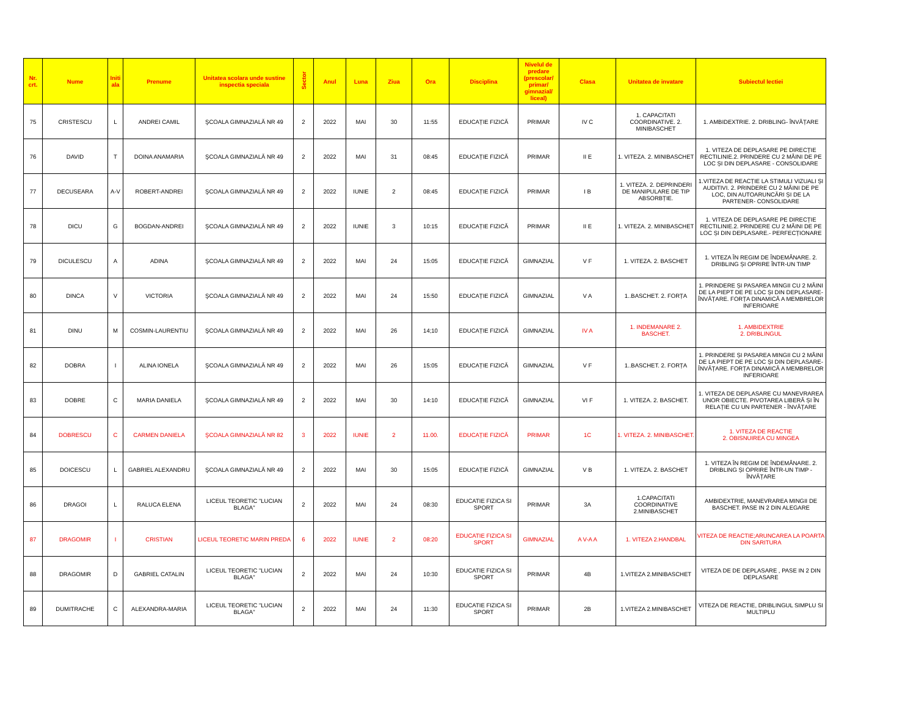| Nr. crt. | Nume | Initi ala | Prenume | Unitatea scolara unde sustine inspectia speciala | Sector | Anul | Luna | Ziua | Ora | Disciplina | Nivelul de predare (prescolar/ primar/ gimnazial/ liceal) | Clasa | Unitatea de invatare | Subiectul lectiei |
| --- | --- | --- | --- | --- | --- | --- | --- | --- | --- | --- | --- | --- | --- | --- |
| 75 | CRISTESCU | L | ANDREI CAMIL | ŞCOALA GIMNAZIALĂ NR 49 | 2 | 2022 | MAI | 30 | 11:55 | EDUCAȚIE FIZICĂ | PRIMAR | IV C | 1. CAPACITATI COORDINATIVE. 2. MINIBASCHET | 1. AMBIDEXTRIE. 2. DRIBLING- ÎNVĂȚARE |
| 76 | DAVID | T | DOINA ANAMARIA | ŞCOALA GIMNAZIALĂ NR 49 | 2 | 2022 | MAI | 31 | 08:45 | EDUCAȚIE FIZICĂ | PRIMAR | II E | 1. VITEZA. 2. MINIBASCHET | 1. VITEZA DE DEPLASARE PE DIRECȚIE RECTILINIE.2. PRINDERE CU 2 MÂINI DE PE LOC ȘI DIN DEPLASARE - CONSOLIDARE |
| 77 | DECUSEARA | A-V | ROBERT-ANDREI | ŞCOALA GIMNAZIALĂ NR 49 | 2 | 2022 | IUNIE | 2 | 08:45 | EDUCAȚIE FIZICĂ | PRIMAR | I B | 1. VITEZA. 2. DEPRINDERI DE MANIPULARE DE TIP ABSORBȚIE. | 1.VITEZA DE REACȚIE LA STIMULI VIZUALI ȘI AUDITIVI. 2. PRINDERE CU 2 MÂINI DE PE LOC, DIN AUTOARUNCĂRI ȘI DE LA PARTENER- CONSOLIDARE |
| 78 | DICU | G | BOGDAN-ANDREI | ŞCOALA GIMNAZIALĂ NR 49 | 2 | 2022 | IUNIE | 3 | 10:15 | EDUCAȚIE FIZICĂ | PRIMAR | II E | 1. VITEZA. 2. MINIBASCHET | 1. VITEZA DE DEPLASARE PE DIRECȚIE RECTILINIE.2. PRINDERE CU 2 MÂINI DE PE LOC ȘI DIN DEPLASARE.- PERFECȚIONARE |
| 79 | DICULESCU | A | ADINA | ŞCOALA GIMNAZIALĂ NR 49 | 2 | 2022 | MAI | 24 | 15:05 | EDUCAȚIE FIZICĂ | GIMNAZIAL | V F | 1. VITEZA. 2. BASCHET | 1. VITEZA ÎN REGIM DE ÎNDEMÂNARE. 2. DRIBLING ȘI OPRIRE ÎNTR-UN TIMP |
| 80 | DINCA | V | VICTORIA | ŞCOALA GIMNAZIALĂ NR 49 | 2 | 2022 | MAI | 24 | 15:50 | EDUCAȚIE FIZICĂ | GIMNAZIAL | V A | 1..BASCHET. 2. FORȚA | 1. PRINDERE ȘI PASAREA MINGII CU 2 MÂINI DE LA PIEPT DE PE LOC ȘI DIN DEPLASARE- ÎNVĂȚARE. FORȚA DINAMICĂ A MEMBRELOR INFERIOARE |
| 81 | DINU | M | COSMIN-LAURENTIU | ŞCOALA GIMNAZIALĂ NR 49 | 2 | 2022 | MAI | 26 | 14;10 | EDUCAȚIE FIZICĂ | GIMNAZIAL | IV A | 1. INDEMANARE 2. BASCHET. | 1. AMBIDEXTRIE 2. DRIBLINGUL |
| 82 | DOBRA | I | ALINA IONELA | ŞCOALA GIMNAZIALĂ NR 49 | 2 | 2022 | MAI | 26 | 15:05 | EDUCAȚIE FIZICĂ | GIMNAZIAL | V F | 1..BASCHET. 2. FORȚA | 1. PRINDERE ȘI PASAREA MINGII CU 2 MÂINI DE LA PIEPT DE PE LOC ȘI DIN DEPLASARE- ÎNVĂȚARE. FORȚA DINAMICĂ A MEMBRELOR INFERIOARE |
| 83 | DOBRE | C | MARIA DANIELA | ŞCOALA GIMNAZIALĂ NR 49 | 2 | 2022 | MAI | 30 | 14:10 | EDUCAȚIE FIZICĂ | GIMNAZIAL | VI F | 1. VITEZA. 2. BASCHET. | 1. VITEZA DE DEPLASARE CU MANEVRAREA UNOR OBIECTE. PIVOTAREA LIBERĂ ȘI ÎN RELAȚIE CU UN PARTENER - ÎNVĂȚARE |
| 84 | DOBRESCU | C | CARMEN DANIELA | ŞCOALA GIMNAZIALĂ NR 82 | 3 | 2022 | IUNIE | 2 | 11.00. | EDUCAȚIE FIZICĂ | PRIMAR | 1C | 1. VITEZA. 2. MINIBASCHET. | 1. VITEZA DE REACTIE 2. OBISNUIREA CU MINGEA |
| 85 | DOICESCU | L | GABRIEL ALEXANDRU | ŞCOALA GIMNAZIALĂ NR 49 | 2 | 2022 | MAI | 30 | 15:05 | EDUCAȚIE FIZICĂ | GIMNAZIAL | V B | 1. VITEZA. 2. BASCHET | 1. VITEZA ÎN REGIM DE ÎNDEMÂNARE. 2. DRIBLING ȘI OPRIRE ÎNTR-UN TIMP - ÎNVĂȚARE |
| 86 | DRAGOI | L | RALUCA ELENA | LICEUL TEORETIC "LUCIAN BLAGA" | 2 | 2022 | MAI | 24 | 08:30 | EDUCATIE FIZICA SI SPORT | PRIMAR | 3A | 1.CAPACITATI COORDINATIVE 2.MINIBASCHET | AMBIDEXTRIE, MANEVRAREA MINGII DE BASCHET. PASE IN 2 DIN ALEGARE |
| 87 | DRAGOMIR | I | CRISTIAN | LICEUL TEORETIC MARIN PREDA | 6 | 2022 | IUNIE | 2 | 08:20 | EDUCATIE FIZICA SI SPORT | GIMNAZIAL | A V-A A | 1. VITEZA 2.HANDBAL | VITEZA DE REACTIE;ARUNCAREA LA POARTA DIN SARITURA |
| 88 | DRAGOMIR | D | GABRIEL CATALIN | LICEUL TEORETIC "LUCIAN BLAGA" | 2 | 2022 | MAI | 24 | 10:30 | EDUCATIE FIZICA SI SPORT | PRIMAR | 4B | 1.VITEZA 2.MINIBASCHET | VITEZA DE DE DEPLASARE , PASE IN 2 DIN DEPLASARE |
| 89 | DUMITRACHE | C | ALEXANDRA-MARIA | LICEUL TEORETIC "LUCIAN BLAGA" | 2 | 2022 | MAI | 24 | 11:30 | EDUCATIE FIZICA SI SPORT | PRIMAR | 2B | 1.VITEZA 2.MINIBASCHET | VITEZA DE REACTIE, DRIBLINGUL SIMPLU SI MULTIPLU |